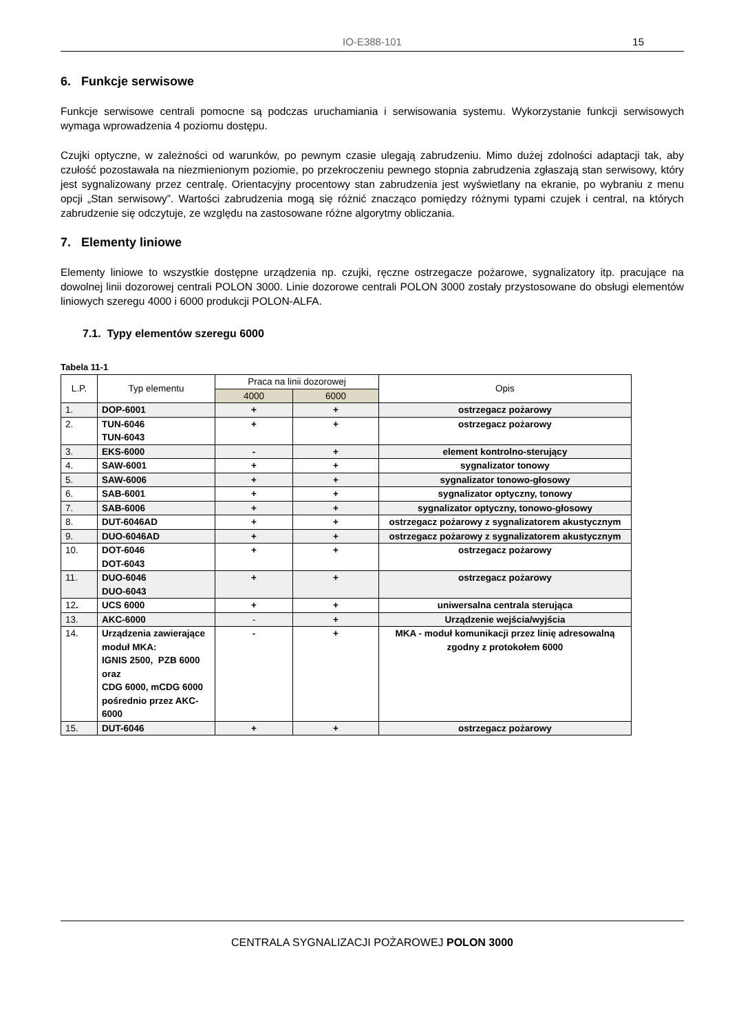IO-E388-101
15
6. Funkcje serwisowe
Funkcje serwisowe centrali pomocne są podczas uruchamiania i serwisowania systemu. Wykorzystanie funkcji serwisowych wymaga wprowadzenia 4 poziomu dostępu.
Czujki optyczne, w zależności od warunków, po pewnym czasie ulegają zabrudzeniu. Mimo dużej zdolności adaptacji tak, aby czułość pozostawała na niezmienionym poziomie, po przekroczeniu pewnego stopnia zabrudzenia zgłaszają stan serwisowy, który jest sygnalizowany przez centralę. Orientacyjny procentowy stan zabrudzenia jest wyświetlany na ekranie, po wybraniu z menu opcji „Stan serwisowy”. Wartości zabrudzenia mogą się różnić znacząco pomiędzy różnymi typami czujek i central, na których zabrudzenie się odczytuje, ze względu na zastosowane różne algorytmy obliczania.
7. Elementy liniowe
Elementy liniowe to wszystkie dostępne urządzenia np. czujki, ręczne ostrzegacze pożarowe, sygnalizatory itp. pracujące na dowolnej linii dozorowej centrali POLON 3000. Linie dozorowe centrali POLON 3000 zostały przystosowane do obsługi elementów liniowych szeregu 4000 i 6000 produkcji POLON-ALFA.
7.1. Typy elementów szeregu 6000
Tabela 11-1
| L.P. | Typ elementu | Praca na linii dozorowej | | Opis |
| --- | --- | --- | --- | --- |
| | | 4000 | 6000 | |
| 1. | DOP-6001 | + | + | ostrzegacz pożarowy |
| 2. | TUN-6046 TUN-6043 | + | + | ostrzegacz pożarowy |
| 3. | EKS-6000 | - | + | element kontrolno-sterujący |
| 4. | SAW-6001 | + | + | sygnalizator tonowy |
| 5. | SAW-6006 | + | + | sygnalizator tonowo-głosowy |
| 6. | SAB-6001 | + | + | sygnalizator optyczny, tonowy |
| 7. | SAB-6006 | + | + | sygnalizator optyczny, tonowo-głosowy |
| 8. | DUT-6046AD | + | + | ostrzegacz pożarowy z sygnalizatorem akustycznym |
| 9. | DUO-6046AD | + | + | ostrzegacz pożarowy z sygnalizatorem akustycznym |
| 10. | DOT-6046 DOT-6043 | + | + | ostrzegacz pożarowy |
| 11. | DUO-6046 DUO-6043 | + | + | ostrzegacz pożarowy |
| 12 . | UCS 6000 | + | + | uniwersalna centrala sterująca |
| 13. | AKC-6000 | - | + | Urządzenie wejścia/wyjścia |
| 14. | Urządzenia zawierające moduł MKA: IGNIS 2500, PZB 6000 oraz CDG 6000, mCDG 6000 pośrednio przez AKC-6000 | - | + | MKA - moduł komunikacji przez linię adresowalną zgodny z protokołem 6000 |
| 15. | DUT-6046 | + | + | ostrzegacz pożarowy |
CENTRALA SYGNALIZACJI POŻAROWEJ POLON 3000